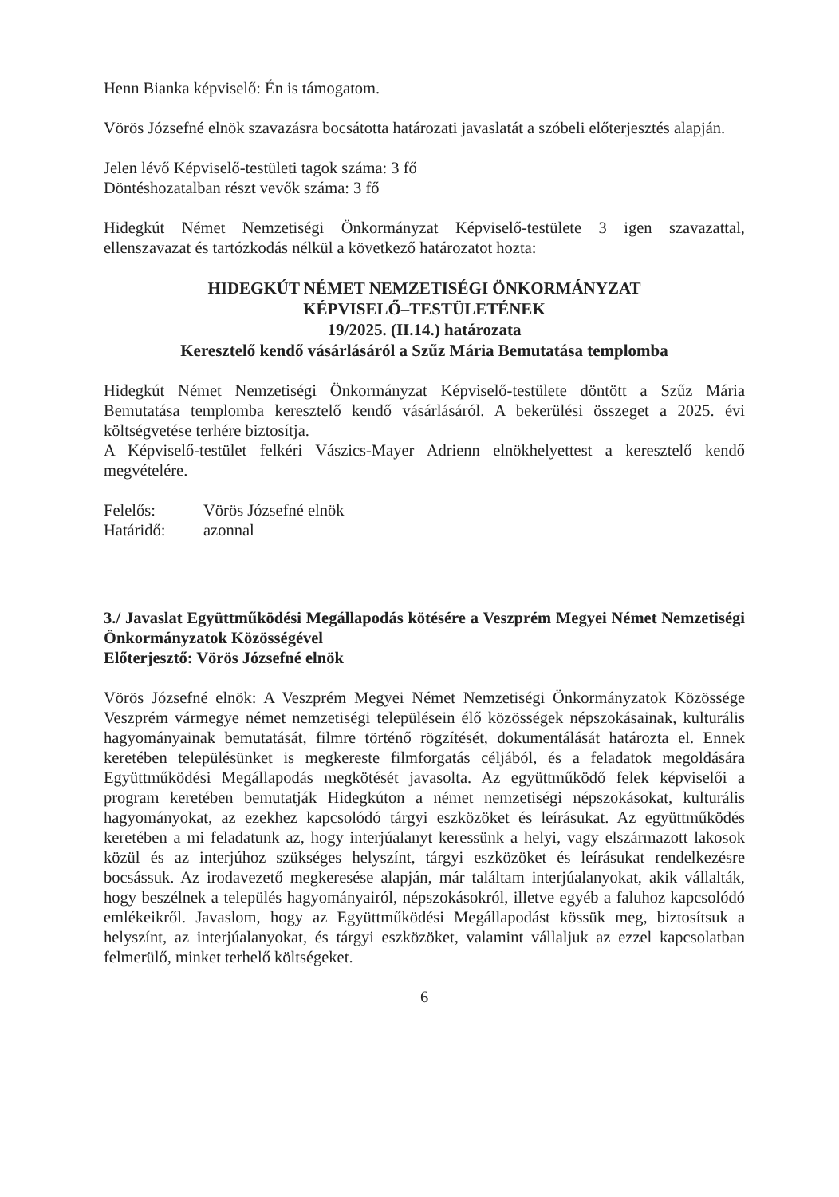Henn Bianka képviselő: Én is támogatom.
Vörös Józsefné elnök szavazásra bocsátotta határozati javaslatát a szóbeli előterjesztés alapján.
Jelen lévő Képviselő-testületi tagok száma: 3 fő
Döntéshozatalban részt vevők száma: 3 fő
Hidegkút Német Nemzetiségi Önkormányzat Képviselő-testülete 3 igen szavazattal, ellenszavazat és tartózkodás nélkül a következő határozatot hozta:
HIDEGKÚT NÉMET NEMZETISÉGI ÖNKORMÁNYZAT
KÉPVISELŐ–TESTÜLETÉNEK
19/2025. (II.14.) határozata
Keresztelő kendő vásárlásáról a Szűz Mária Bemutatása templomba
Hidegkút Német Nemzetiségi Önkormányzat Képviselő-testülete döntött a Szűz Mária Bemutatása templomba keresztelő kendő vásárlásáról. A bekerülési összeget a 2025. évi költségvetése terhére biztosítja.
A Képviselő-testület felkéri Vászics-Mayer Adrienn elnökhelyettest a keresztelő kendő megvételére.
Felelős: Vörös Józsefné elnök
Határidő: azonnal
3./ Javaslat Együttműködési Megállapodás kötésére a Veszprém Megyei Német Nemzetiségi Önkormányzatok Közösségével
Előterjesztő: Vörös Józsefné elnök
Vörös Józsefné elnök: A Veszprém Megyei Német Nemzetiségi Önkormányzatok Közössége Veszprém vármegye német nemzetiségi településein élő közösségek népszokásainak, kulturális hagyományainak bemutatását, filmre történő rögzítését, dokumentálását határozta el. Ennek keretében településünket is megkereste filmforgatás céljából, és a feladatok megoldására Együttműködési Megállapodás megkötését javasolta. Az együttműködő felek képviselői a program keretében bemutatják Hidegkúton a német nemzetiségi népszokásokat, kulturális hagyományokat, az ezekhez kapcsolódó tárgyi eszközöket és leírásukat. Az együttműködés keretében a mi feladatunk az, hogy interjúalanyt keressünk a helyi, vagy elszármazott lakosok közül és az interjúhoz szükséges helyszínt, tárgyi eszközöket és leírásukat rendelkezésre bocsássuk. Az irodavezető megkeresése alapján, már találtam interjúalanyokat, akik vállalták, hogy beszélnek a település hagyományairól, népszokásokról, illetve egyéb a faluhoz kapcsolódó emlékeikről. Javaslom, hogy az Együttműködési Megállapodást kössük meg, biztosítsuk a helyszínt, az interjúalanyokat, és tárgyi eszközöket, valamint vállaljuk az ezzel kapcsolatban felmerülő, minket terhelő költségeket.
6